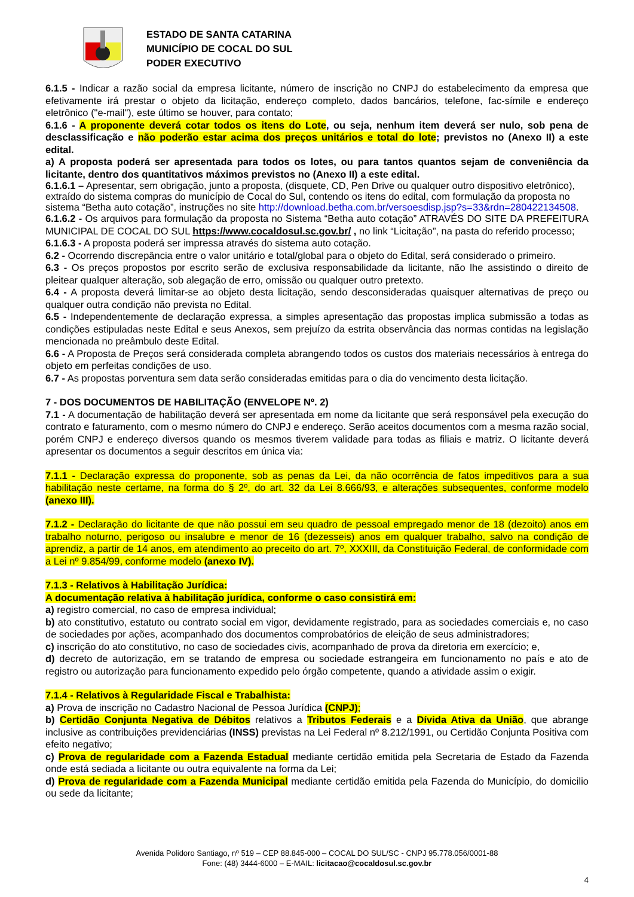ESTADO DE SANTA CATARINA
MUNICÍPIO DE COCAL DO SUL
PODER EXECUTIVO
6.1.5 - Indicar a razão social da empresa licitante, número de inscrição no CNPJ do estabelecimento da empresa que efetivamente irá prestar o objeto da licitação, endereço completo, dados bancários, telefone, fac-símile e endereço eletrônico ("e-mail"), este último se houver, para contato;
6.1.6 - A proponente deverá cotar todos os itens do Lote, ou seja, nenhum item deverá ser nulo, sob pena de desclassificação e não poderão estar acima dos preços unitários e total do lote; previstos no (Anexo II) a este edital.
a) A proposta poderá ser apresentada para todos os lotes, ou para tantos quantos sejam de conveniência da licitante, dentro dos quantitativos máximos previstos no (Anexo II) a este edital.
6.1.6.1 – Apresentar, sem obrigação, junto a proposta, (disquete, CD, Pen Drive ou qualquer outro dispositivo eletrônico), extraído do sistema compras do município de Cocal do Sul, contendo os itens do edital, com formulação da proposta no sistema “Betha auto cotação”, instruções no site http://download.betha.com.br/versoesdisp.jsp?s=33&rdn=280422134508.
6.1.6.2 - Os arquivos para formulação da proposta no Sistema “Betha auto cotação” ATRAVÉS DO SITE DA PREFEITURA MUNICIPAL DE COCAL DO SUL https://www.cocaldosul.sc.gov.br/ , no link “Licitação”, na pasta do referido processo;
6.1.6.3 - A proposta poderá ser impressa através do sistema auto cotação.
6.2 - Ocorrendo discrepância entre o valor unitário e total/global para o objeto do Edital, será considerado o primeiro.
6.3 - Os preços propostos por escrito serão de exclusiva responsabilidade da licitante, não lhe assistindo o direito de pleitear qualquer alteração, sob alegação de erro, omissão ou qualquer outro pretexto.
6.4 - A proposta deverá limitar-se ao objeto desta licitação, sendo desconsideradas quaisquer alternativas de preço ou qualquer outra condição não prevista no Edital.
6.5 - Independentemente de declaração expressa, a simples apresentação das propostas implica submissão a todas as condições estipuladas neste Edital e seus Anexos, sem prejuízo da estrita observância das normas contidas na legislação mencionada no preâmbulo deste Edital.
6.6 - A Proposta de Preços será considerada completa abrangendo todos os custos dos materiais necessários à entrega do objeto em perfeitas condições de uso.
6.7 - As propostas porventura sem data serão consideradas emitidas para o dia do vencimento desta licitação.
7 - DOS DOCUMENTOS DE HABILITAÇÃO (ENVELOPE Nº. 2)
7.1 - A documentação de habilitação deverá ser apresentada em nome da licitante que será responsável pela execução do contrato e faturamento, com o mesmo número do CNPJ e endereço. Serão aceitos documentos com a mesma razão social, porém CNPJ e endereço diversos quando os mesmos tiverem validade para todas as filiais e matriz. O licitante deverá apresentar os documentos a seguir descritos em única via:
7.1.1 - Declaração expressa do proponente, sob as penas da Lei, da não ocorrência de fatos impeditivos para a sua habilitação neste certame, na forma do § 2º, do art. 32 da Lei 8.666/93, e alterações subsequentes, conforme modelo (anexo III).
7.1.2 - Declaração do licitante de que não possui em seu quadro de pessoal empregado menor de 18 (dezoito) anos em trabalho noturno, perigoso ou insalubre e menor de 16 (dezesseis) anos em qualquer trabalho, salvo na condição de aprendiz, a partir de 14 anos, em atendimento ao preceito do art. 7º, XXXIII, da Constituição Federal, de conformidade com a Lei nº 9.854/99, conforme modelo (anexo IV).
7.1.3 - Relativos à Habilitação Jurídica:
A documentação relativa à habilitação jurídica, conforme o caso consistirá em:
a) registro comercial, no caso de empresa individual;
b) ato constitutivo, estatuto ou contrato social em vigor, devidamente registrado, para as sociedades comerciais e, no caso de sociedades por ações, acompanhado dos documentos comprobatórios de eleição de seus administradores;
c) inscrição do ato constitutivo, no caso de sociedades civis, acompanhado de prova da diretoria em exercício; e,
d) decreto de autorização, em se tratando de empresa ou sociedade estrangeira em funcionamento no país e ato de registro ou autorização para funcionamento expedido pelo órgão competente, quando a atividade assim o exigir.
7.1.4 - Relativos à Regularidade Fiscal e Trabalhista:
a) Prova de inscrição no Cadastro Nacional de Pessoa Jurídica (CNPJ);
b) Certidão Conjunta Negativa de Débitos relativos a Tributos Federais e a Dívida Ativa da União, que abrange inclusive as contribuições previdenciárias (INSS) previstas na Lei Federal nº 8.212/1991, ou Certidão Conjunta Positiva com efeito negativo;
c) Prova de regularidade com a Fazenda Estadual mediante certidão emitida pela Secretaria de Estado da Fazenda onde está sediada a licitante ou outra equivalente na forma da Lei;
d) Prova de regularidade com a Fazenda Municipal mediante certidão emitida pela Fazenda do Município, do domicilio ou sede da licitante;
Avenida Polidoro Santiago, nº 519 – CEP 88.845-000 – COCAL DO SUL/SC - CNPJ 95.778.056/0001-88
Fone: (48) 3444-6000 – E-MAIL: licitacao@cocaldosul.sc.gov.br
4